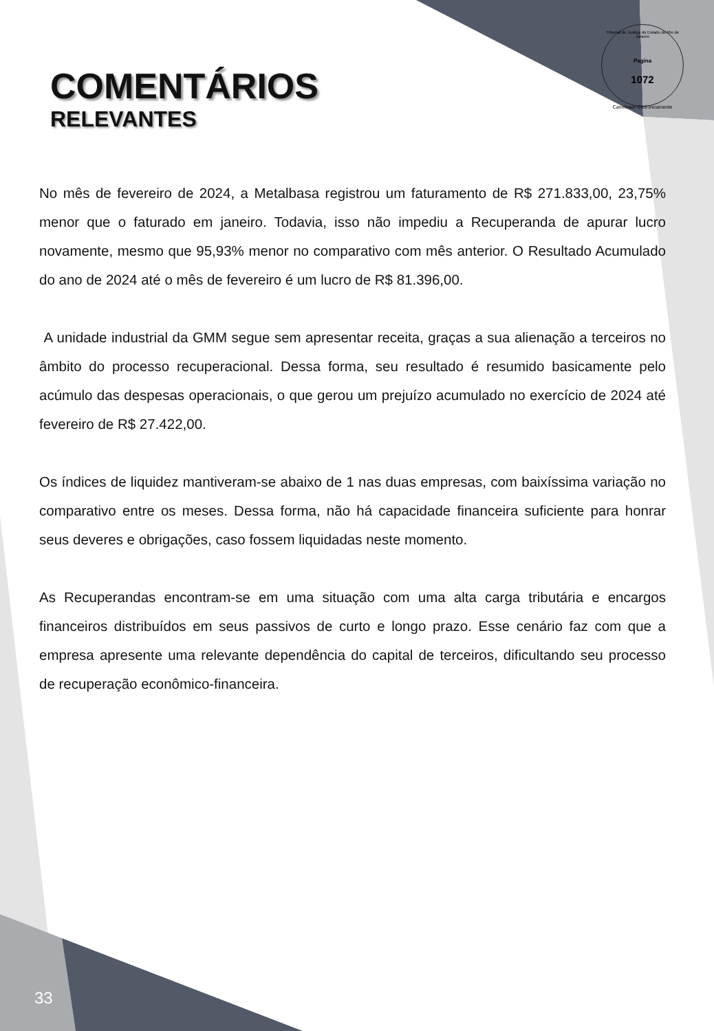Tribunal de Justiça do Estado do Rio de Janeiro
Pagina
1072
Carimbado Eletronicamente
COMENTÁRIOS
RELEVANTES
No mês de fevereiro de 2024, a Metalbasa registrou um faturamento de R$ 271.833,00, 23,75% menor que o faturado em janeiro. Todavia, isso não impediu a Recuperanda de apurar lucro novamente, mesmo que 95,93% menor no comparativo com mês anterior. O Resultado Acumulado do ano de 2024 até o mês de fevereiro é um lucro de R$ 81.396,00.
A unidade industrial da GMM segue sem apresentar receita, graças a sua alienação a terceiros no âmbito do processo recuperacional. Dessa forma, seu resultado é resumido basicamente pelo acúmulo das despesas operacionais, o que gerou um prejuízo acumulado no exercício de 2024 até fevereiro de R$ 27.422,00.
Os índices de liquidez mantiveram-se abaixo de 1 nas duas empresas, com baixíssima variação no comparativo entre os meses. Dessa forma, não há capacidade financeira suficiente para honrar seus deveres e obrigações, caso fossem liquidadas neste momento.
As Recuperandas encontram-se em uma situação com uma alta carga tributária e encargos financeiros distribuídos em seus passivos de curto e longo prazo. Esse cenário faz com que a empresa apresente uma relevante dependência do capital de terceiros, dificultando seu processo de recuperação econômico-financeira.
33